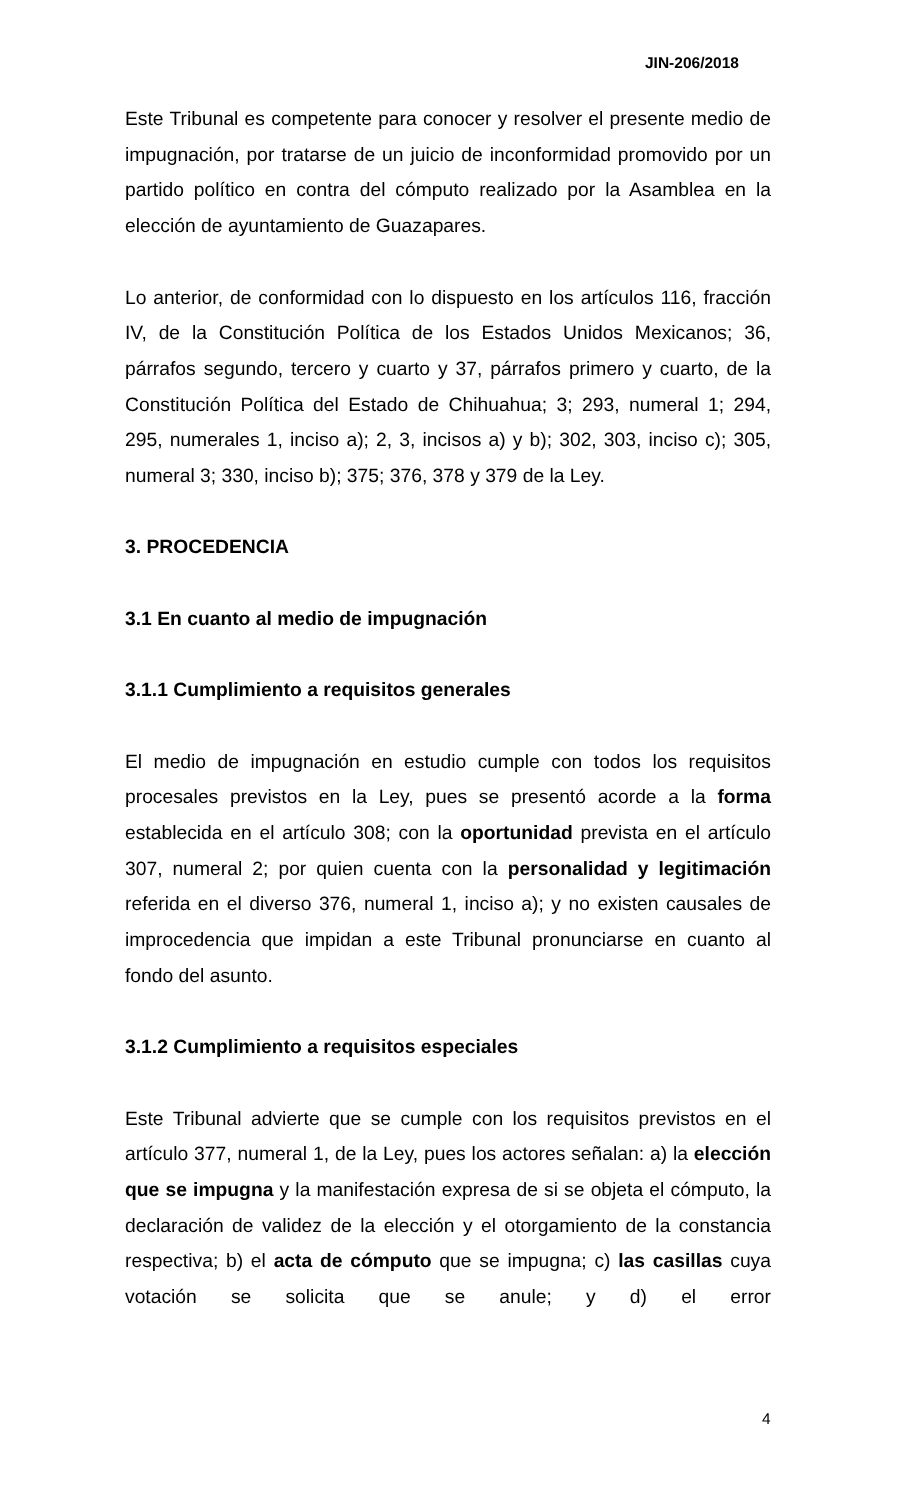JIN-206/2018
Este Tribunal es competente para conocer y resolver el presente medio de impugnación, por tratarse de un juicio de inconformidad promovido por un partido político en contra del cómputo realizado por la Asamblea en la elección de ayuntamiento de Guazapares.
Lo anterior, de conformidad con lo dispuesto en los artículos 116, fracción IV, de la Constitución Política de los Estados Unidos Mexicanos; 36, párrafos segundo, tercero y cuarto y 37, párrafos primero y cuarto, de la Constitución Política del Estado de Chihuahua; 3; 293, numeral 1; 294, 295, numerales 1, inciso a); 2, 3, incisos a) y b); 302, 303, inciso c); 305, numeral 3; 330, inciso b); 375; 376, 378 y 379 de la Ley.
3. PROCEDENCIA
3.1 En cuanto al medio de impugnación
3.1.1 Cumplimiento a requisitos generales
El medio de impugnación en estudio cumple con todos los requisitos procesales previstos en la Ley, pues se presentó acorde a la forma establecida en el artículo 308; con la oportunidad prevista en el artículo 307, numeral 2; por quien cuenta con la personalidad y legitimación referida en el diverso 376, numeral 1, inciso a); y no existen causales de improcedencia que impidan a este Tribunal pronunciarse en cuanto al fondo del asunto.
3.1.2 Cumplimiento a requisitos especiales
Este Tribunal advierte que se cumple con los requisitos previstos en el artículo 377, numeral 1, de la Ley, pues los actores señalan: a) la elección que se impugna y la manifestación expresa de si se objeta el cómputo, la declaración de validez de la elección y el otorgamiento de la constancia respectiva; b) el acta de cómputo que se impugna; c) las casillas cuya votación se solicita que se anule; y d) el error
4